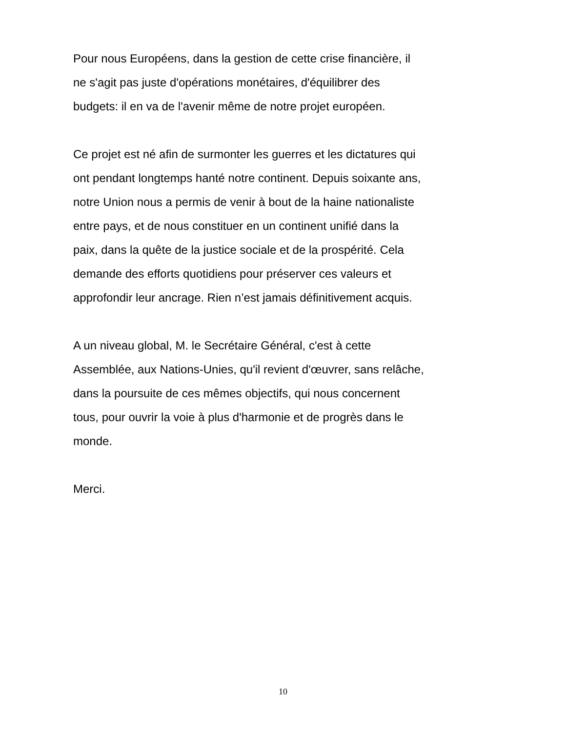Pour nous Européens, dans la gestion de cette crise financière, il
ne s'agit pas juste d'opérations monétaires, d'équilibrer des
budgets: il en va de l'avenir même de notre projet européen.
Ce projet est né afin de surmonter les guerres et les dictatures qui
ont pendant longtemps hanté notre continent. Depuis soixante ans,
notre Union nous a permis de venir à bout de la haine nationaliste
entre pays, et de nous constituer en un continent unifié dans la
paix, dans la quête de la justice sociale et de la prospérité. Cela
demande des efforts quotidiens pour préserver ces valeurs et
approfondir leur ancrage. Rien n’est jamais définitivement acquis.
A un niveau global, M. le Secrétaire Général, c'est à cette
Assemblée, aux Nations-Unies, qu'il revient d'œuvrer, sans relâche,
dans la poursuite de ces mêmes objectifs, qui nous concernent
tous, pour ouvrir la voie à plus d'harmonie et de progrès dans le
monde.
Merci.
10